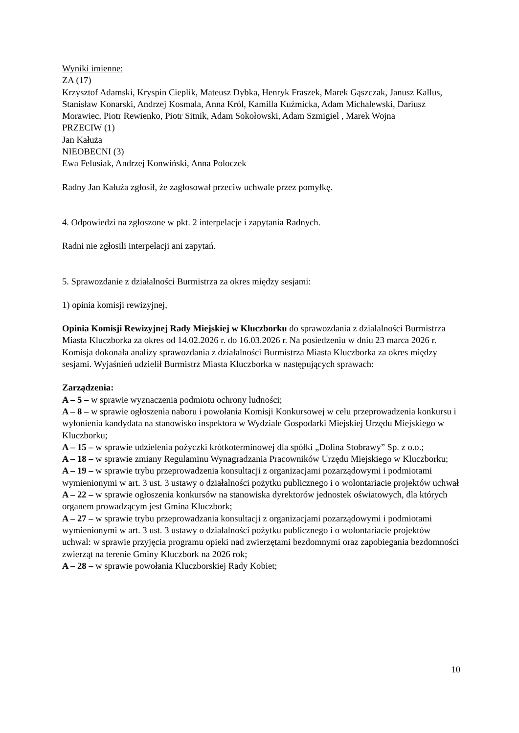Wyniki imienne:
ZA (17)
Krzysztof Adamski, Kryspin Cieplik, Mateusz Dybka, Henryk Fraszek, Marek Gąszczak, Janusz Kallus, Stanisław Konarski, Andrzej Kosmala, Anna Król, Kamilla Kuźmicka, Adam Michalewski, Dariusz Morawiec, Piotr Rewienko, Piotr Sitnik, Adam Sokołowski, Adam Szmigiel , Marek Wojna
PRZECIW (1)
Jan Kałuża
NIEOBECNI (3)
Ewa Felusiak, Andrzej Konwiński, Anna Poloczek
Radny Jan Kałuża zgłosił, że zagłosował przeciw uchwale przez pomyłkę.
4. Odpowiedzi na zgłoszone w pkt. 2 interpelacje i zapytania Radnych.
Radni nie zgłosili interpelacji ani zapytań.
5. Sprawozdanie z działalności Burmistrza za okres między sesjami:
1) opinia komisji rewizyjnej,
Opinia Komisji Rewizyjnej Rady Miejskiej w Kluczborku do sprawozdania z działalności Burmistrza Miasta Kluczborka za okres od 14.02.2026 r. do 16.03.2026 r. Na posiedzeniu w dniu 23 marca 2026 r. Komisja dokonała analizy sprawozdania z działalności Burmistrza Miasta Kluczborka za okres między sesjami. Wyjaśnień udzielił Burmistrz Miasta Kluczborka w następujących sprawach:
Zarządzenia:
A – 5 – w sprawie wyznaczenia podmiotu ochrony ludności;
A – 8 – w sprawie ogłoszenia naboru i powołania Komisji Konkursowej w celu przeprowadzenia konkursu i wyłonienia kandydata na stanowisko inspektora w Wydziale Gospodarki Miejskiej Urzędu Miejskiego w Kluczborku;
A – 15 – w sprawie udzielenia pożyczki krótkoterminowej dla spółki „Dolina Stobrawy” Sp. z o.o.;
A – 18 – w sprawie zmiany Regulaminu Wynagradzania Pracowników Urzędu Miejskiego w Kluczborku;
A – 19 – w sprawie trybu przeprowadzenia konsultacji z organizacjami pozarządowymi i podmiotami wymienionymi w art. 3 ust. 3 ustawy o działalności pożytku publicznego i o wolontariacie projektów uchwał
A – 22 – w sprawie ogłoszenia konkursów na stanowiska dyrektorów jednostek oświatowych, dla których organem prowadzącym jest Gmina Kluczbork;
A – 27 – w sprawie trybu przeprowadzania konsultacji z organizacjami pozarządowymi i podmiotami wymienionymi w art. 3 ust. 3 ustawy o działalności pożytku publicznego i o wolontariacie projektów uchwal: w sprawie przyjęcia programu opieki nad zwierzętami bezdomnymi oraz zapobiegania bezdomności zwierząt na terenie Gminy Kluczbork na 2026 rok;
A – 28 – w sprawie powołania Kluczborskiej Rady Kobiet;
10